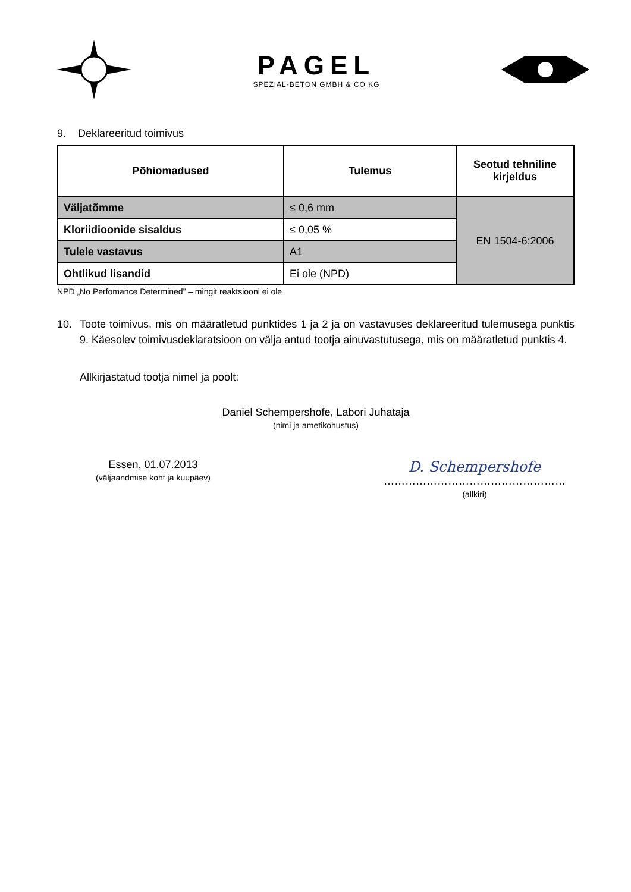PAGEL
SPEZIAL-BETON GMBH & CO KG
9. Deklareeritud toimivus
| Põhiomadused | Tulemus | Seotud tehniline kirjeldus |
| --- | --- | --- |
| Väljatõmme | ≤ 0,6 mm | EN 1504-6:2006 |
| Kloriidioonide sisaldus | ≤ 0,05 % | |
| Tulele vastavus | A1 | |
| Ohtlikud lisandid | Ei ole (NPD) | |
NPD „No Perfomance Determined” – mingit reaktsiooni ei ole
10. Toote toimivus, mis on määratletud punktides 1 ja 2 ja on vastavuses deklareeritud tulemusega punktis 9. Käesolev toimivusdeklaratsioon on välja antud tootja ainuvastutusega, mis on määratletud punktis 4.
Allkirjastatud tootja nimel ja poolt:
Daniel Schempershofe, Labori Juhataja
(nimi ja ametikohustus)
Essen, 01.07.2013
(väljaandmise koht ja kuupäev)
D. Schempershofe
……………………………………………
(allkiri)